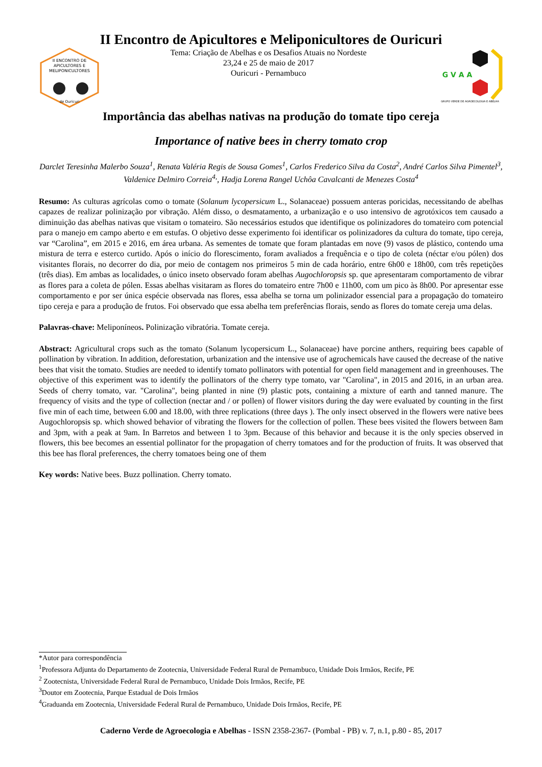II Encontro de Apicultores e Meliponicultores de Ouricuri
II ENCONTRO DE
APICULTORES E
MELIPONICULTORES
de Ouricuri
Tema: Criação de Abelhas e os Desafios Atuais no Nordeste
23,24 e 25 de maio de 2017
Ouricuri - Pernambuco
G V A A
GRUPO VERDE DE AGROECOLOGIA E ABELHA
Importância das abelhas nativas na produção do tomate tipo cereja
Importance of native bees in cherry tomato crop
Darclet Teresinha Malerbo Souza<sup>1</sup>, Renata Valéria Regis de Sousa Gomes<sup>1</sup>, Carlos Frederico Silva da Costa<sup>2</sup>, André Carlos Silva Pimentel<sup>3</sup>, Valdenice Delmiro Correia<sup>4,</sup>, Hadja Lorena Rangel Uchôa Cavalcanti de Menezes Costa<sup>4</sup>
Resumo: As culturas agrícolas como o tomate (Solanum lycopersicum L., Solanaceae) possuem anteras poricidas, necessitando de abelhas capazes de realizar polinização por vibração. Além disso, o desmatamento, a urbanização e o uso intensivo de agrotóxicos tem causado a diminuição das abelhas nativas que visitam o tomateiro. São necessários estudos que identifique os polinizadores do tomateiro com potencial para o manejo em campo aberto e em estufas. O objetivo desse experimento foi identificar os polinizadores da cultura do tomate, tipo cereja, var “Carolina”, em 2015 e 2016, em área urbana. As sementes de tomate que foram plantadas em nove (9) vasos de plástico, contendo uma mistura de terra e esterco curtido. Após o início do florescimento, foram avaliados a frequência e o tipo de coleta (néctar e/ou pólen) dos visitantes florais, no decorrer do dia, por meio de contagem nos primeiros 5 min de cada horário, entre 6h00 e 18h00, com três repetições (três dias). Em ambas as localidades, o único inseto observado foram abelhas Augochloropsis sp. que apresentaram comportamento de vibrar as flores para a coleta de pólen. Essas abelhas visitaram as flores do tomateiro entre 7h00 e 11h00, com um pico às 8h00. Por apresentar esse comportamento e por ser única espécie observada nas flores, essa abelha se torna um polinizador essencial para a propagação do tomateiro tipo cereja e para a produção de frutos. Foi observado que essa abelha tem preferências florais, sendo as flores do tomate cereja uma delas.
Palavras-chave: Meliponíneos. Polinização vibratória. Tomate cereja.
Abstract: Agricultural crops such as the tomato (Solanum lycopersicum L., Solanaceae) have porcine anthers, requiring bees capable of pollination by vibration. In addition, deforestation, urbanization and the intensive use of agrochemicals have caused the decrease of the native bees that visit the tomato. Studies are needed to identify tomato pollinators with potential for open field management and in greenhouses. The objective of this experiment was to identify the pollinators of the cherry type tomato, var "Carolina", in 2015 and 2016, in an urban area. Seeds of cherry tomato, var. "Carolina", being planted in nine (9) plastic pots, containing a mixture of earth and tanned manure. The frequency of visits and the type of collection (nectar and / or pollen) of flower visitors during the day were evaluated by counting in the first five min of each time, between 6.00 and 18.00, with three replications (three days ). The only insect observed in the flowers were native bees Augochloropsis sp. which showed behavior of vibrating the flowers for the collection of pollen. These bees visited the flowers between 8am and 3pm, with a peak at 9am. In Barretos and between 1 to 3pm. Because of this behavior and because it is the only species observed in flowers, this bee becomes an essential pollinator for the propagation of cherry tomatoes and for the production of fruits. It was observed that this bee has floral preferences, the cherry tomatoes being one of them
Key words: Native bees. Buzz pollination. Cherry tomato.
*Autor para correspondência
<sup>1</sup> Professora Adjunta do Departamento de Zootecnia, Universidade Federal Rural de Pernambuco, Unidade Dois Irmãos, Recife, PE
<sup>2</sup> Zootecnista, Universidade Federal Rural de Pernambuco, Unidade Dois Irmãos, Recife, PE
<sup>3</sup> Doutor em Zootecnia, Parque Estadual de Dois Irmãos
<sup>4</sup> Graduanda em Zootecnia, Universidade Federal Rural de Pernambuco, Unidade Dois Irmãos, Recife, PE
Caderno Verde de Agroecologia e Abelhas - ISSN 2358-2367- (Pombal - PB) v. 7, n.1, p.80 - 85, 2017